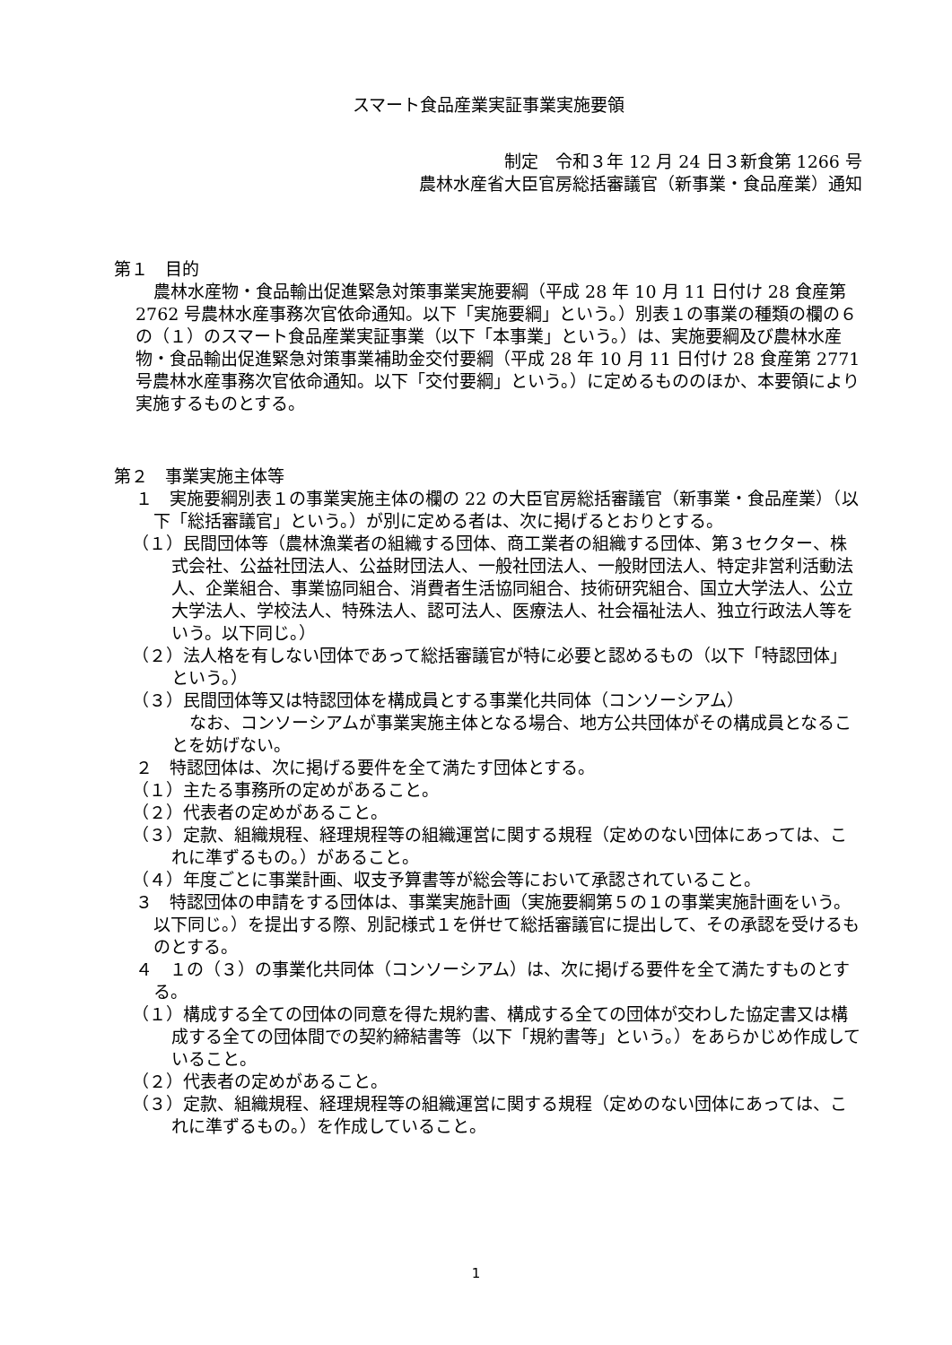スマート食品産業実証事業実施要領
制定　令和３年 12 月 24 日３新食第 1266 号
農林水産省大臣官房総括審議官（新事業・食品産業）通知
第１　目的
農林水産物・食品輸出促進緊急対策事業実施要綱（平成 28 年 10 月 11 日付け 28 食産第 2762 号農林水産事務次官依命通知。以下「実施要綱」という。）別表１の事業の種類の欄の６の（１）のスマート食品産業実証事業（以下「本事業」という。）は、実施要綱及び農林水産物・食品輸出促進緊急対策事業補助金交付要綱（平成 28 年 10 月 11 日付け 28 食産第 2771 号農林水産事務次官依命通知。以下「交付要綱」という。）に定めるもののほか、本要領により実施するものとする。
第２　事業実施主体等
１　実施要綱別表１の事業実施主体の欄の 22 の大臣官房総括審議官（新事業・食品産業）（以下「総括審議官」という。）が別に定める者は、次に掲げるとおりとする。
（１）民間団体等（農林漁業者の組織する団体、商工業者の組織する団体、第３セクター、株式会社、公益社団法人、公益財団法人、一般社団法人、一般財団法人、特定非営利活動法人、企業組合、事業協同組合、消費者生活協同組合、技術研究組合、国立大学法人、公立大学法人、学校法人、特殊法人、認可法人、医療法人、社会福祉法人、独立行政法人等をいう。以下同じ。）
（２）法人格を有しない団体であって総括審議官が特に必要と認めるもの（以下「特認団体」という。）
（３）民間団体等又は特認団体を構成員とする事業化共同体（コンソーシアム）
なお、コンソーシアムが事業実施主体となる場合、地方公共団体がその構成員となることを妨げない。
２　特認団体は、次に掲げる要件を全て満たす団体とする。
（１）主たる事務所の定めがあること。
（２）代表者の定めがあること。
（３）定款、組織規程、経理規程等の組織運営に関する規程（定めのない団体にあっては、これに準ずるもの。）があること。
（４）年度ごとに事業計画、収支予算書等が総会等において承認されていること。
３　特認団体の申請をする団体は、事業実施計画（実施要綱第５の１の事業実施計画をいう。以下同じ。）を提出する際、別記様式１を併せて総括審議官に提出して、その承認を受けるものとする。
４　１の（３）の事業化共同体（コンソーシアム）は、次に掲げる要件を全て満たすものとする。
（１）構成する全ての団体の同意を得た規約書、構成する全ての団体が交わした協定書又は構成する全ての団体間での契約締結書等（以下「規約書等」という。）をあらかじめ作成していること。
（２）代表者の定めがあること。
（３）定款、組織規程、経理規程等の組織運営に関する規程（定めのない団体にあっては、これに準ずるもの。）を作成していること。
1